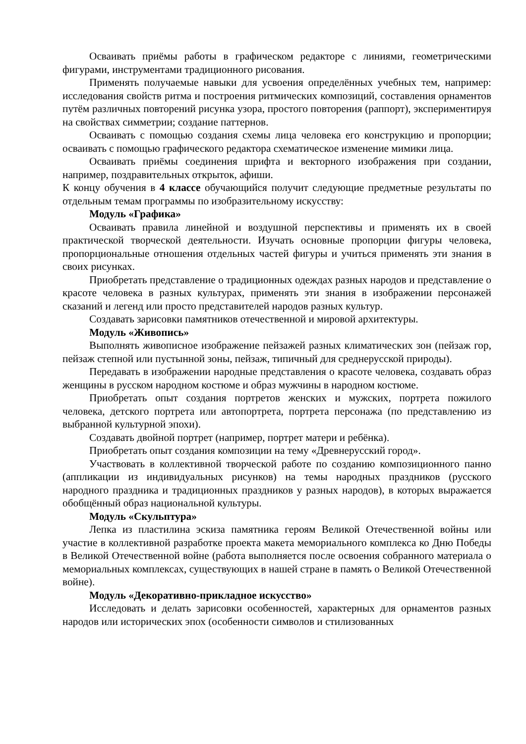Осваивать приёмы работы в графическом редакторе с линиями, геометрическими фигурами, инструментами традиционного рисования.
Применять получаемые навыки для усвоения определённых учебных тем, например: исследования свойств ритма и построения ритмических композиций, составления орнаментов путём различных повторений рисунка узора, простого повторения (раппорт), экспериментируя на свойствах симметрии; создание паттернов.
Осваивать с помощью создания схемы лица человека его конструкцию и пропорции; осваивать с помощью графического редактора схематическое изменение мимики лица.
Осваивать приёмы соединения шрифта и векторного изображения при создании, например, поздравительных открыток, афиши.
К концу обучения в 4 классе обучающийся получит следующие предметные результаты по отдельным темам программы по изобразительному искусству:
Модуль «Графика»
Осваивать правила линейной и воздушной перспективы и применять их в своей практической творческой деятельности. Изучать основные пропорции фигуры человека, пропорциональные отношения отдельных частей фигуры и учиться применять эти знания в своих рисунках.
Приобретать представление о традиционных одеждах разных народов и представление о красоте человека в разных культурах, применять эти знания в изображении персонажей сказаний и легенд или просто представителей народов разных культур.
Создавать зарисовки памятников отечественной и мировой архитектуры.
Модуль «Живопись»
Выполнять живописное изображение пейзажей разных климатических зон (пейзаж гор, пейзаж степной или пустынной зоны, пейзаж, типичный для среднерусской природы).
Передавать в изображении народные представления о красоте человека, создавать образ женщины в русском народном костюме и образ мужчины в народном костюме.
Приобретать опыт создания портретов женских и мужских, портрета пожилого человека, детского портрета или автопортрета, портрета персонажа (по представлению из выбранной культурной эпохи).
Создавать двойной портрет (например, портрет матери и ребёнка).
Приобретать опыт создания композиции на тему «Древнерусский город».
Участвовать в коллективной творческой работе по созданию композиционного панно (аппликации из индивидуальных рисунков) на темы народных праздников (русского народного праздника и традиционных праздников у разных народов), в которых выражается обобщённый образ национальной культуры.
Модуль «Скульптура»
Лепка из пластилина эскиза памятника героям Великой Отечественной войны или участие в коллективной разработке проекта макета мемориального комплекса ко Дню Победы в Великой Отечественной войне (работа выполняется после освоения собранного материала о мемориальных комплексах, существующих в нашей стране в память о Великой Отечественной войне).
Модуль «Декоративно-прикладное искусство»
Исследовать и делать зарисовки особенностей, характерных для орнаментов разных народов или исторических эпох (особенности символов и стилизованных